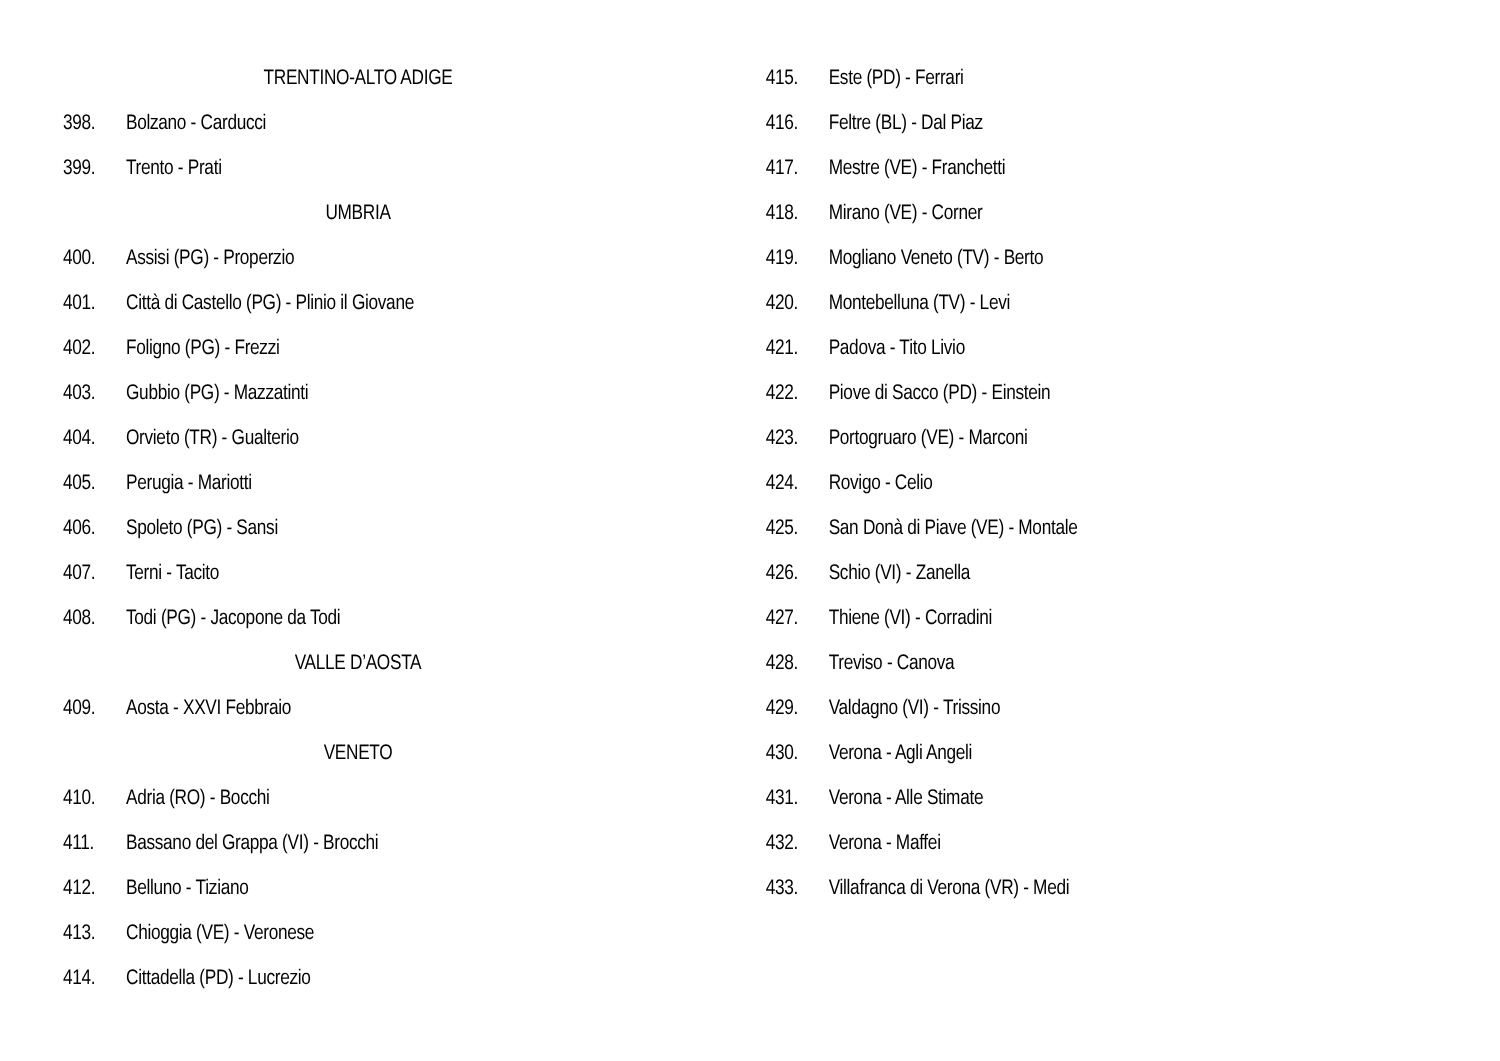TRENTINO-ALTO ADIGE
398. Bolzano - Carducci
399. Trento - Prati
UMBRIA
400. Assisi (PG) - Properzio
401. Città di Castello (PG) - Plinio il Giovane
402. Foligno (PG) - Frezzi
403. Gubbio (PG) - Mazzatinti
404. Orvieto (TR) - Gualterio
405. Perugia - Mariotti
406. Spoleto (PG) - Sansi
407. Terni - Tacito
408. Todi (PG) - Jacopone da Todi
VALLE D’AOSTA
409. Aosta - XXVI Febbraio
VENETO
410. Adria (RO) - Bocchi
411. Bassano del Grappa (VI) - Brocchi
412. Belluno - Tiziano
413. Chioggia (VE) - Veronese
414. Cittadella (PD) - Lucrezio
415. Este (PD) - Ferrari
416. Feltre (BL) - Dal Piaz
417. Mestre (VE) - Franchetti
418. Mirano (VE) - Corner
419. Mogliano Veneto (TV) - Berto
420. Montebelluna (TV) - Levi
421. Padova - Tito Livio
422. Piove di Sacco (PD) - Einstein
423. Portogruaro (VE) - Marconi
424. Rovigo - Celio
425. San Donà di Piave (VE) - Montale
426. Schio (VI) - Zanella
427. Thiene (VI) - Corradini
428. Treviso - Canova
429. Valdagno (VI) - Trissino
430. Verona - Agli Angeli
431. Verona - Alle Stimate
432. Verona - Maffei
433. Villafranca di Verona (VR) - Medi